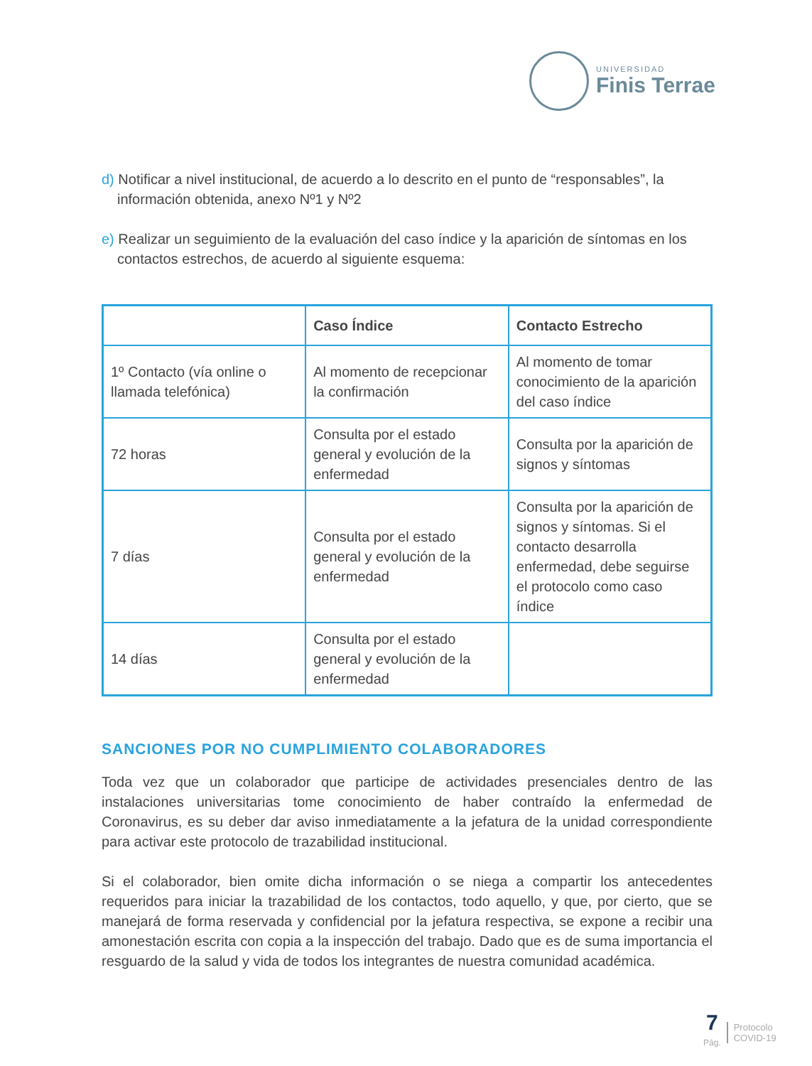UNIVERSIDAD
Finis Terrae
d) Notificar a nivel institucional, de acuerdo a lo descrito en el punto de “responsables”, la información obtenida, anexo Nº1 y Nº2
e) Realizar un seguimiento de la evaluación del caso índice y la aparición de síntomas en los contactos estrechos, de acuerdo al siguiente esquema:
| | Caso Índice | Contacto Estrecho |
| --- | --- | --- |
| 1º Contacto (vía online o llamada telefónica) | Al momento de recepcionar la confirmación | Al momento de tomar conocimiento de la aparición del caso índice |
| 72 horas | Consulta por el estado general y evolución de la enfermedad | Consulta por la aparición de signos y síntomas |
| 7 días | Consulta por el estado general y evolución de la enfermedad | Consulta por la aparición de signos y síntomas. Si el contacto desarrolla enfermedad, debe seguirse el protocolo como caso índice |
| 14 días | Consulta por el estado general y evolución de la enfermedad | |
SANCIONES POR NO CUMPLIMIENTO COLABORADORES
Toda vez que un colaborador que participe de actividades presenciales dentro de las instalaciones universitarias tome conocimiento de haber contraído la enfermedad de Coronavirus, es su deber dar aviso inmediatamente a la jefatura de la unidad correspondiente para activar este protocolo de trazabilidad institucional.
Si el colaborador, bien omite dicha información o se niega a compartir los antecedentes requeridos para iniciar la trazabilidad de los contactos, todo aquello, y que, por cierto, que se manejará de forma reservada y confidencial por la jefatura respectiva, se expone a recibir una amonestación escrita con copia a la inspección del trabajo. Dado que es de suma importancia el resguardo de la salud y vida de todos los integrantes de nuestra comunidad académica.
7
Pág.
Protocolo
COVID-19